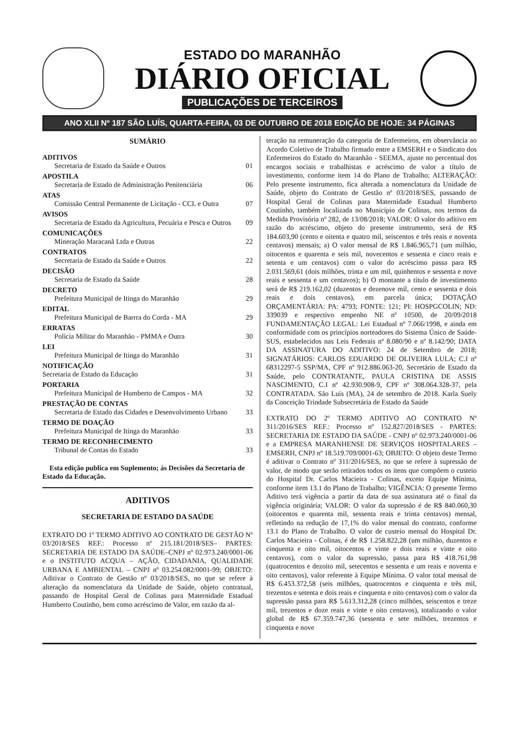ESTADO DO MARANHÃO
DIÁRIO OFICIAL
PUBLICAÇÕES DE TERCEIROS
ANO XLII Nº 187 SÃO LUÍS, QUARTA-FEIRA, 03 DE OUTUBRO DE 2018 EDIÇÃO DE HOJE: 34 PÁGINAS
SUMÁRIO
ADITIVOS
Secretaria de Estado da Saúde e Outros 01
APOSTILA
Secretaria de Estado de Administração Penitenciária 06
ATAS
Comissão Central Permanente de Licitação - CCL e Outra 07
AVISOS
Secretaria de Estado da Agricultura, Pecuária e Pesca e Outros 09
COMUNICAÇÕES
Mineração Maracanã Ltda e Outras 22
CONTRATOS
Secretaria de Estado da Saúde e Outros 22
DECISÃO
Secretaria de Estado da Saúde 28
DECRETO
Prefeitura Municipal de Itinga do Maranhão 29
EDITAL
Prefeitura Municipal de Barrra do Corda - MA 29
ERRATAS
Polícia Militar do Maranhão - PMMA e Outra 30
LEI
Prefeitura Municipal de Itinga do Maranhão 31
NOTIFICAÇÃO
Secretaria de Estado da Educação 31
PORTARIA
Prefeitura Municipal de Humberto de Campos - MA 32
PRESTAÇÃO DE CONTAS
Secretaria de Estado das Cidades e Desenvolvimento Urbano 33
TERMO DE DOAÇÃO
Prefeitura Municipal de Itinga do Maranhão 33
TERMO DE RECONHECIMENTO
Tribunal de Contas do Estado 33
Esta edição publica em Suplemento; ás Decisões da Secretaria de Estado da Educação.
ADITIVOS
SECRETARIA DE ESTADO DA SAÚDE
EXTRATO DO 1º TERMO ADITIVO AO CONTRATO DE GESTÃO Nº 03/2018/SES REF.: Processo nº 215.181/2018/SES– PARTES: SECRETARIA DE ESTADO DA SAÚDE–CNPJ nº 02.973.240/0001-06 e o INSTITUTO ACQUA – AÇÃO, CIDADANIA, QUALIDADE URBANA E AMBIENTAL – CNPJ nº 03.254.082/0001-99; OBJETO: Aditivar o Contrato de Gestão nº 03/2018/SES, no que se refere à alteração da nomenclatura da Unidade de Saúde, objeto contratual, passando de Hospital Geral de Colinas para Maternidade Estadual Humberto Coutinho, bem como acréscimo de Valor, em razão da al-
teração na remuneração da categoria de Enfermeiros, em observância ao Acordo Coletivo de Trabalho firmado entre a EMSERH e o Sindicato dos Enfermeiros do Estado do Maranhão - SEEMA, ajuste no percentual dos encargos sociais e trabalhistas e acréscimo de valor a título de investimento, conforme item 14 do Plano de Trabalho; ALTERAÇÃO: Pelo presente instrumento, fica alterada a nomenclatura da Unidade de Saúde, objeto do Contrato de Gestão nº 03/2018/SES, passando de Hospital Geral de Colinas para Maternidade Estadual Humberto Coutinho, também localizada no Município de Colinas, nos termos da Medida Provisória nº 282, de 13/08/2018; VALOR: O valor do aditivo em razão do acréscimo, objeto do presente instrumento, será de R$ 184.603,90 (cento e oitenta e quatro mil, seiscentos e três reais e noventa centavos) mensais; a) O valor mensal de R$ 1.846.965,71 (um milhão, oitocentos e quarenta e seis mil, novecentos e sessenta e cinco reais e setenta e um centavos) com o valor do acréscimo passa para R$ 2.031.569,61 (dois milhões, trinta e um mil, quinhentos e sessenta e nove reais e sessenta e um centavos); b) O montante a título de investimento será de R$ 219.162,02 (duzentos e dezenove mil, cento e sessenta e dois reais e dois centavos), em parcela única; DOTAÇÃO ORÇAMENTÁRIA: PA: 4793; FONTE: 121; PI: HOSPGCOLIN; ND: 339039 e respectivo empenho NE nº 10500, de 20/09/2018 FUNDAMENTAÇÃO LEGAL: Lei Estadual nº 7.066/1998, e ainda em conformidade com os princípios norteadores do Sistema Único de Saúde-SUS, estabelecidos nas Leis Federais nº 8.080/90 e nº 8.142/90; DATA DA ASSINATURA DO ADITIVO: 24 de Setembro de 2018; SIGNATÁRIOS: CARLOS EDUARDO DE OLIVEIRA LULA; C.I nº 68312297-5 SSP/MA, CPF nº 912.886.063-20, Secretário de Estado da Saúde, pelo CONTRATANTE, PAULA CRISTINA DE ASSIS NASCIMENTO, C.I nº 42.930.908-9, CPF nº 308.064.328-37, pela CONTRATADA. São Luís (MA), 24 de setembro de 2018. Karla Suely da Conceição Trindade Subsecretária de Estado da Saúde
EXTRATO DO 2º TERMO ADITIVO AO CONTRATO Nº 311/2016/SES REF.: Processo nº 152.827/2018/SES - PARTES: SECRETARIA DE ESTADO DA SAÚDE - CNPJ nº 02.973.240/0001-06 e a EMPRESA MARANHENSE DE SERVIÇOS HOSPITALARES – EMSERH, CNPJ nº 18.519.709/0001-63; OBJETO: O objeto deste Termo é aditivar o Contrato nº 311/2016/SES, no que se refere à supressão de valor, de modo que serão retirados todos os itens que compõem o custeio do Hospital Dr. Carlos Macieira - Colinas, exceto Equipe Mínima, conforme item 13.1 do Plano de Trabalho; VIGÊNCIA: O presente Termo Aditivo terá vigência a partir da data de sua assinatura até o final da vigência originária; VALOR: O valor da supressão é de R$ 840.060,30 (oitocentos e quarenta mil, sessenta reais e trinta centavos) mensal, refletindo na redução de 17,1% do valor mensal do contrato, conforme 13.1 do Plano de Trabalho. O valor de custeio mensal do Hospital Dr. Carlos Macieira - Colinas, é de R$ 1.258.822,28 (um milhão, duzentos e cinquenta e oito mil, oitocentos e vinte e dois reais e vinte e oito centavos), com o valor da supressão, passa para R$ 418.761,98 (quatrocentos e dezoito mil, setecentos e sessenta e um reais e noventa e oito centavos), valor referente à Equipe Mínima. O valor total mensal de R$ 6.453.372,58 (seis milhões, quatrocentos e cinquenta e três mil, trezentos e setenta e dois reais e cinquenta e oito centavos) com o valor da supressão passa para R$ 5.613.312,28 (cinco milhões, seiscentos e treze mil, trezentos e doze reais e vinte e oito centavos), totalizando o valor global de R$ 67.359.747,36 (sessenta e sete milhões, trezentos e cinquenta e nove